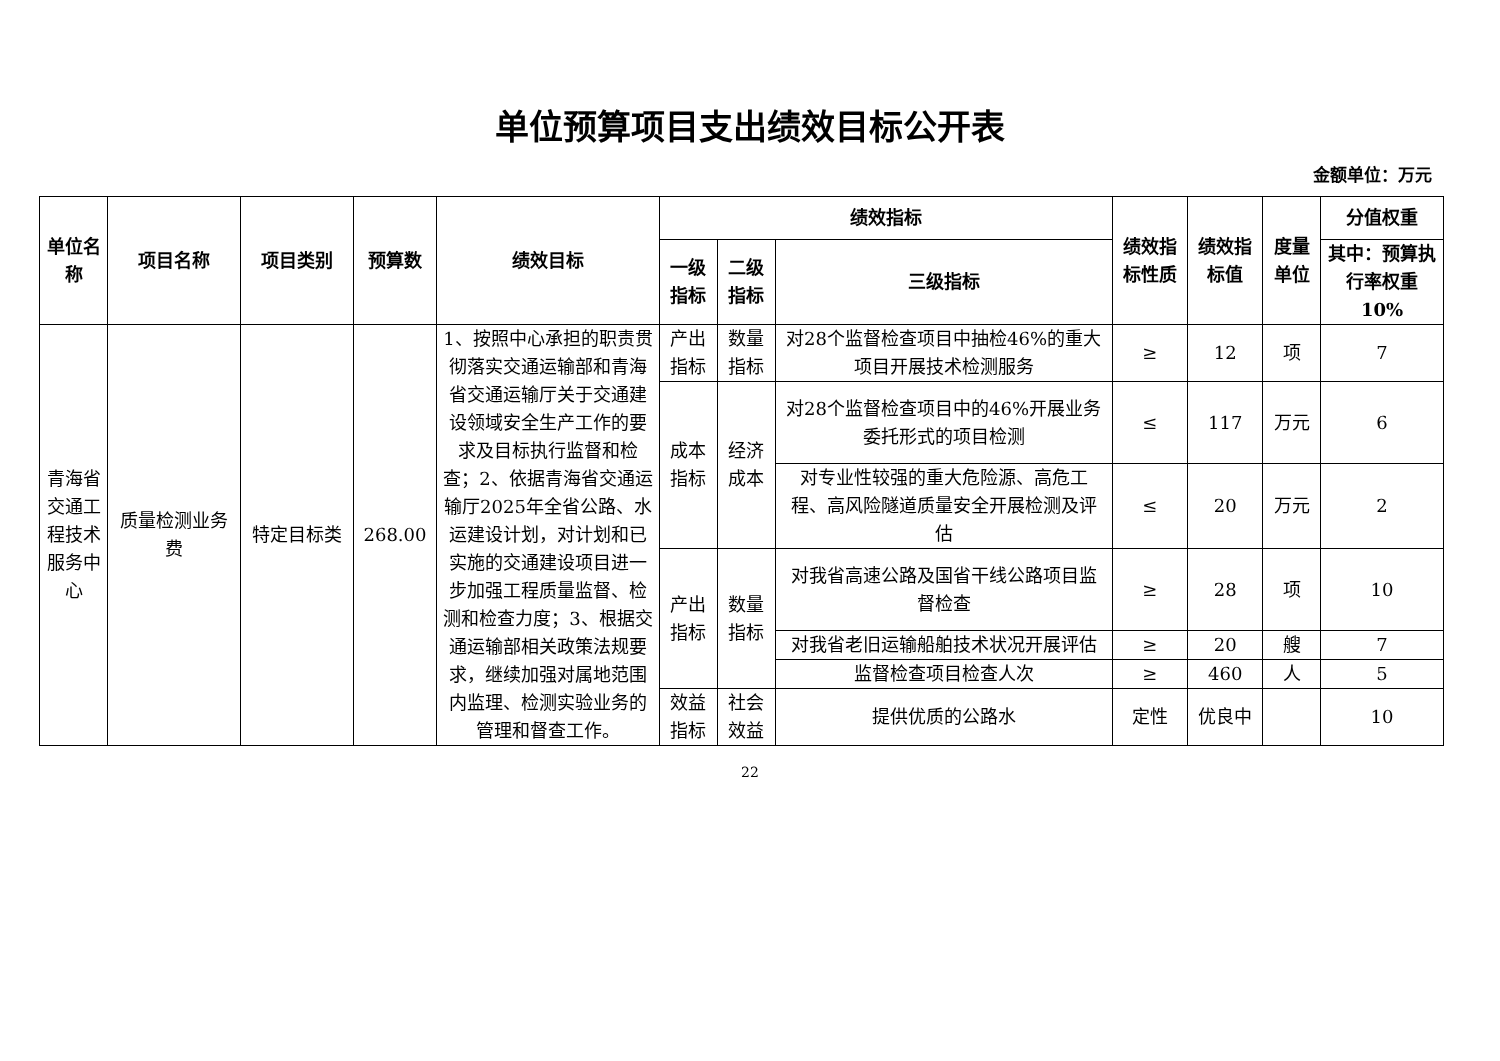单位预算项目支出绩效目标公开表
金额单位：万元
| 单位名称 | 项目名称 | 项目类别 | 预算数 | 绩效目标 | 绩效指标 | | | 绩效指标性质 | 绩效指标值 | 度量单位 | 分值权重 |
| --- | --- | --- | --- | --- | --- | --- | --- | --- | --- | --- | --- |
| | | | | | 一级 指标 | 二级 指标 | 三级指标 | | | | 其中：预算执行率权重10% |
| 青海省交通工程技术服务中心 | 质量检测业务费 | 特定目标类 | 268.00 | 1、按照中心承担的职责贯彻落实交通运输部和青海省交通运输厅关于交通建设领域安全生产工作的要求及目标执行监督和检查；2、依据青海省交通运输厅2025年全省公路、水运建设计划，对计划和已实施的交通建设项目进一步加强工程质量监督、检测和检查力度；3、根据交通运输部相关政策法规要求，继续加强对属地范围内监理、检测实验业务的管理和督查工作。 | 产出指标 | 数量指标 | 对28个监督检查项目中抽检46%的重大项目开展技术检测服务 | ≥ | 12 | 项 | 7 |
| | | | | | 成本指标 | 经济成本 | 对28个监督检查项目中的46%开展业务委托形式的项目检测 | ≤ | 117 | 万元 | 6 |
| | | | | | | | 对专业性较强的重大危险源、高危工程、高风险隧道质量安全开展检测及评估 | ≤ | 20 | 万元 | 2 |
| | | | | | 产出指标 | 数量指标 | 对我省高速公路及国省干线公路项目监督检查 | ≥ | 28 | 项 | 10 |
| | | | | | | | 对我省老旧运输船舶技术状况开展评估 | ≥ | 20 | 艘 | 7 |
| | | | | | | | 监督检查项目检查人次 | ≥ | 460 | 人 | 5 |
| | | | | | 效益指标 | 社会效益 | 提供优质的公路水 | 定性 | 优良中 | | 10 |
22